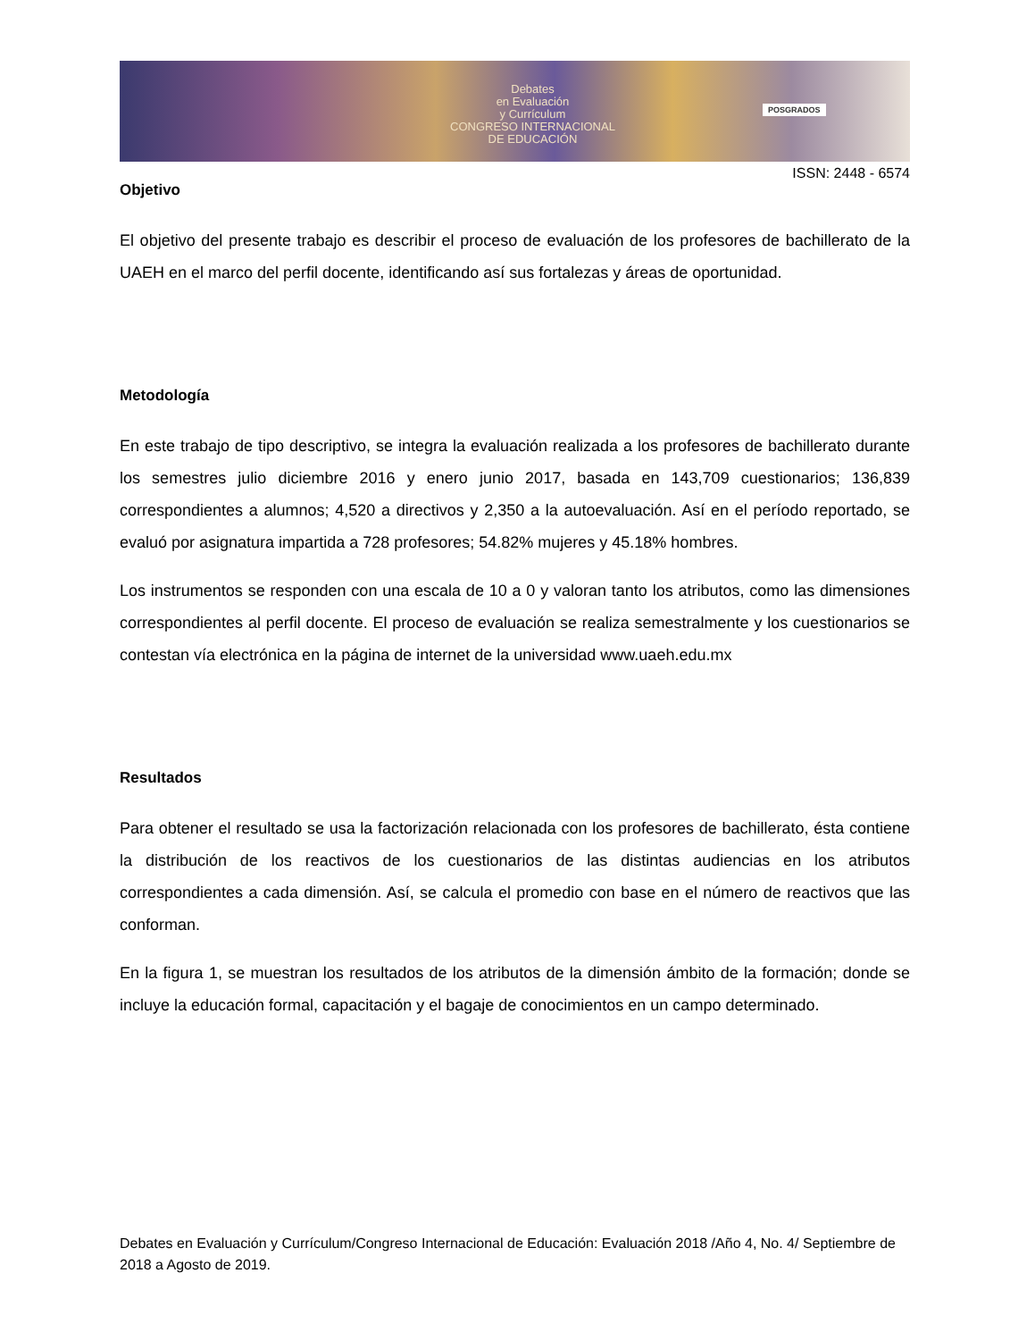Debates
en Evaluación
y Currículum
CONGRESO INTERNACIONAL
DE EDUCACIÓN
POSGRADOS
ISSN: 2448 - 6574
Objetivo
El objetivo del presente trabajo es describir el proceso de evaluación de los profesores de bachillerato de la UAEH en el marco del perfil docente, identificando así sus fortalezas y áreas de oportunidad.
Metodología
En este trabajo de tipo descriptivo, se integra la evaluación realizada a los profesores de bachillerato durante los semestres julio diciembre 2016 y enero junio 2017, basada en 143,709 cuestionarios; 136,839 correspondientes a alumnos; 4,520 a directivos y 2,350 a la autoevaluación. Así en el período reportado, se evaluó por asignatura impartida a 728 profesores; 54.82% mujeres y 45.18% hombres.
Los instrumentos se responden con una escala de 10 a 0 y valoran tanto los atributos, como las dimensiones correspondientes al perfil docente. El proceso de evaluación se realiza semestralmente y los cuestionarios se contestan vía electrónica en la página de internet de la universidad www.uaeh.edu.mx
Resultados
Para obtener el resultado se usa la factorización relacionada con los profesores de bachillerato, ésta contiene la distribución de los reactivos de los cuestionarios de las distintas audiencias en los atributos correspondientes a cada dimensión. Así, se calcula el promedio con base en el número de reactivos que las conforman.
En la figura 1, se muestran los resultados de los atributos de la dimensión ámbito de la formación; donde se incluye la educación formal, capacitación y el bagaje de conocimientos en un campo determinado.
Debates en Evaluación y Currículum/Congreso Internacional de Educación: Evaluación 2018 /Año 4, No. 4/ Septiembre de 2018 a Agosto de 2019.